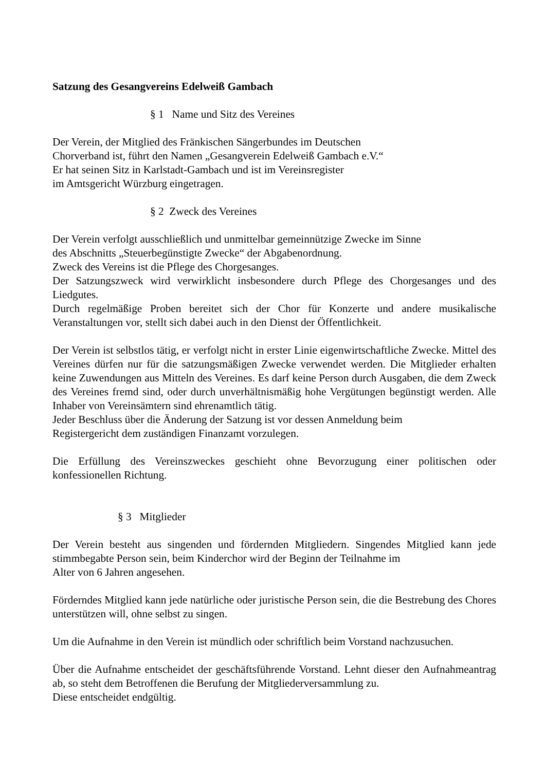Satzung des Gesangvereins Edelweiß Gambach
§ 1 Name und Sitz des Vereines
Der Verein, der Mitglied des Fränkischen Sängerbundes im Deutschen
Chorverband ist, führt den Namen „Gesangverein Edelweiß Gambach e.V.“
Er hat seinen Sitz in Karlstadt-Gambach und ist im Vereinsregister
im Amtsgericht Würzburg eingetragen.
§ 2 Zweck des Vereines
Der Verein verfolgt ausschließlich und unmittelbar gemeinnützige Zwecke im Sinne
des Abschnitts „Steuerbegünstigte Zwecke“ der Abgabenordnung.
Zweck des Vereins ist die Pflege des Chorgesanges.
Der Satzungszweck wird verwirklicht insbesondere durch Pflege des Chorgesanges und des Liedgutes.
Durch regelmäßige Proben bereitet sich der Chor für Konzerte und andere musikalische Veranstaltungen vor, stellt sich dabei auch in den Dienst der Öffentlichkeit.
Der Verein ist selbstlos tätig, er verfolgt nicht in erster Linie eigenwirtschaftliche Zwecke. Mittel des Vereines dürfen nur für die satzungsmäßigen Zwecke verwendet werden. Die Mitglieder erhalten keine Zuwendungen aus Mitteln des Vereines. Es darf keine Person durch Ausgaben, die dem Zweck des Vereines fremd sind, oder durch unverhältnismäßig hohe Vergütungen begünstigt werden. Alle Inhaber von Vereinsämtern sind ehrenamtlich tätig.
Jeder Beschluss über die Änderung der Satzung ist vor dessen Anmeldung beim
Registergericht dem zuständigen Finanzamt vorzulegen.
Die Erfüllung des Vereinszweckes geschieht ohne Bevorzugung einer politischen oder konfessionellen Richtung.
§ 3 Mitglieder
Der Verein besteht aus singenden und fördernden Mitgliedern. Singendes Mitglied kann jede stimmbegabte Person sein, beim Kinderchor wird der Beginn der Teilnahme im
Alter von 6 Jahren angesehen.
Förderndes Mitglied kann jede natürliche oder juristische Person sein, die die Bestrebung des Chores unterstützen will, ohne selbst zu singen.
Um die Aufnahme in den Verein ist mündlich oder schriftlich beim Vorstand nachzusuchen.
Über die Aufnahme entscheidet der geschäftsführende Vorstand. Lehnt dieser den Aufnahmeantrag ab, so steht dem Betroffenen die Berufung der Mitgliederversammlung zu.
Diese entscheidet endgültig.